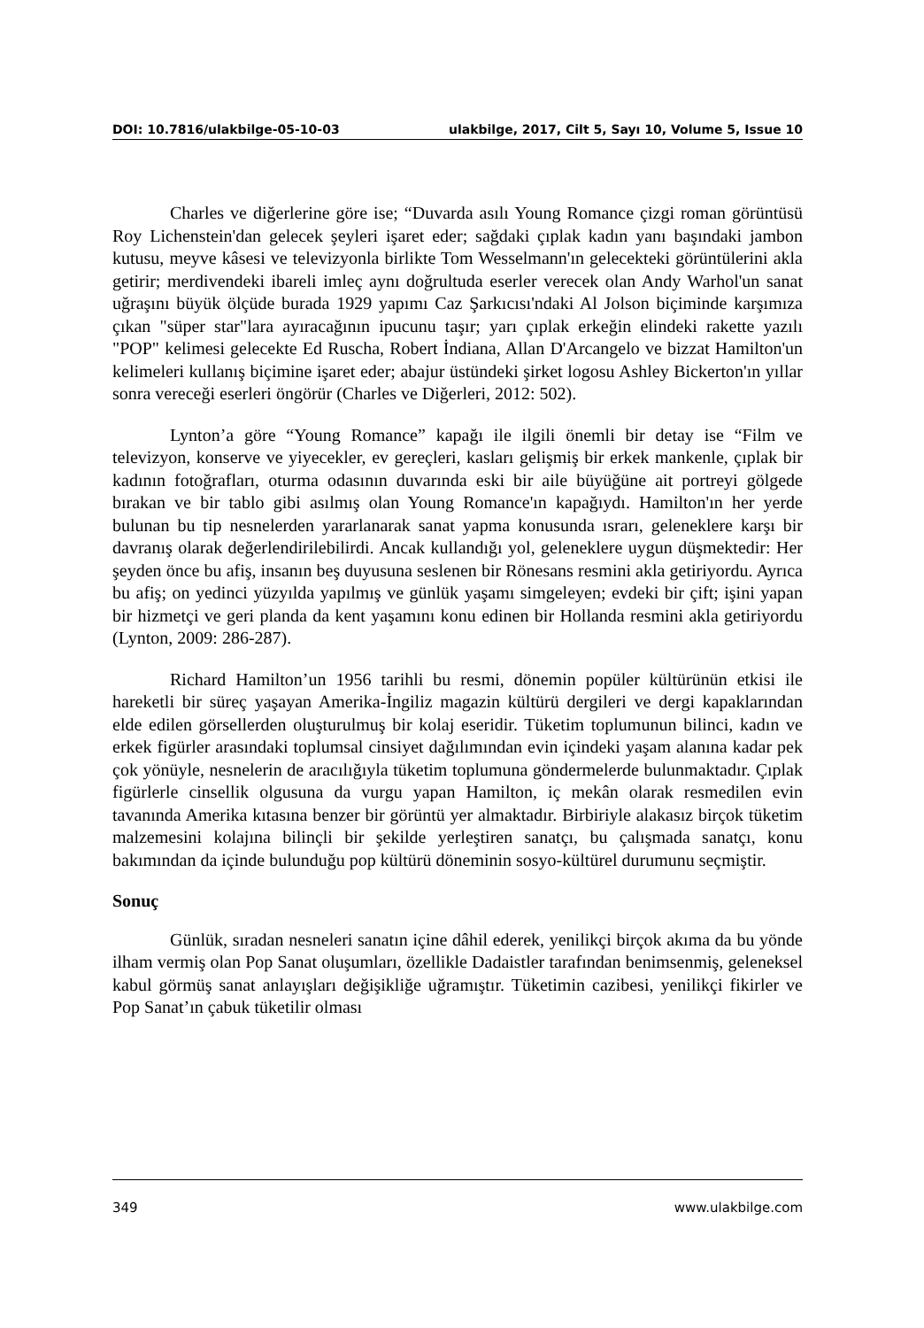DOI: 10.7816/ulakbilge-05-10-03 ulakbilge, 2017, Cilt 5, Sayı 10, Volume 5, Issue 10
Charles ve diğerlerine göre ise; “Duvarda asılı Young Romance çizgi roman görüntüsü Roy Lichenstein'dan gelecek şeyleri işaret eder; sağdaki çıplak kadın yanı başındaki jambon kutusu, meyve kâsesi ve televizyonla birlikte Tom Wesselmann'ın gelecekteki görüntülerini akla getirir; merdivendeki ibareli imleç aynı doğrultuda eserler verecek olan Andy Warhol'un sanat uğraşını büyük ölçüde burada 1929 yapımı Caz Şarkıcısı'ndaki Al Jolson biçiminde karşımıza çıkan "süper star"lara ayıracağının ipucunu taşır; yarı çıplak erkeğin elindeki rakette yazılı "POP" kelimesi gelecekte Ed Ruscha, Robert İndiana, Allan D'Arcangelo ve bizzat Hamilton'un kelimeleri kullanış biçimine işaret eder; abajur üstündeki şirket logosu Ashley Bickerton'ın yıllar sonra vereceği eserleri öngörür (Charles ve Diğerleri, 2012: 502).
Lynton’a göre “Young Romance” kapağı ile ilgili önemli bir detay ise “Film ve televizyon, konserve ve yiyecekler, ev gereçleri, kasları gelişmiş bir erkek mankenle, çıplak bir kadının fotoğrafları, oturma odasının duvarında eski bir aile büyüğüne ait portreyi gölgede bırakan ve bir tablo gibi asılmış olan Young Romance'ın kapağıydı. Hamilton'ın her yerde bulunan bu tip nesnelerden yararlanarak sanat yapma konusunda ısrarı, geleneklere karşı bir davranış olarak değerlendirilebilirdi. Ancak kullandığı yol, geleneklere uygun düşmektedir: Her şeyden önce bu afiş, insanın beş duyusuna seslenen bir Rönesans resmini akla getiriyordu. Ayrıca bu afiş; on yedinci yüzyılda yapılmış ve günlük yaşamı simgeleyen; evdeki bir çift; işini yapan bir hizmetçi ve geri planda da kent yaşamını konu edinen bir Hollanda resmini akla getiriyordu (Lynton, 2009: 286-287).
Richard Hamilton’un 1956 tarihli bu resmi, dönemin popüler kültürünün etkisi ile hareketli bir süreç yaşayan Amerika-İngiliz magazin kültürü dergileri ve dergi kapaklarından elde edilen görsellerden oluşturulmuş bir kolaj eseridir. Tüketim toplumunun bilinci, kadın ve erkek figürler arasındaki toplumsal cinsiyet dağılımından evin içindeki yaşam alanına kadar pek çok yönüyle, nesnelerin de aracılığıyla tüketim toplumuna göndermelerde bulunmaktadır. Çıplak figürlerle cinsellik olgusuna da vurgu yapan Hamilton, iç mekân olarak resmedilen evin tavanında Amerika kıtasına benzer bir görüntü yer almaktadır. Birbiriyle alakasız birçok tüketim malzemesini kolajına bilinçli bir şekilde yerleştiren sanatçı, bu çalışmada sanatçı, konu bakımından da içinde bulunduğu pop kültürü döneminin sosyo-kültürel durumunu seçmiştir.
Sonuç
Günlük, sıradan nesneleri sanatın içine dâhil ederek, yenilikçi birçok akıma da bu yönde ilham vermiş olan Pop Sanat oluşumları, özellikle Dadaistler tarafından benimsenmiş, geleneksel kabul görmüş sanat anlayışları değişikliğe uğramıştır. Tüketimin cazibesi, yenilikçi fikirler ve Pop Sanat’ın çabuk tüketilir olması
349 www.ulakbilge.com